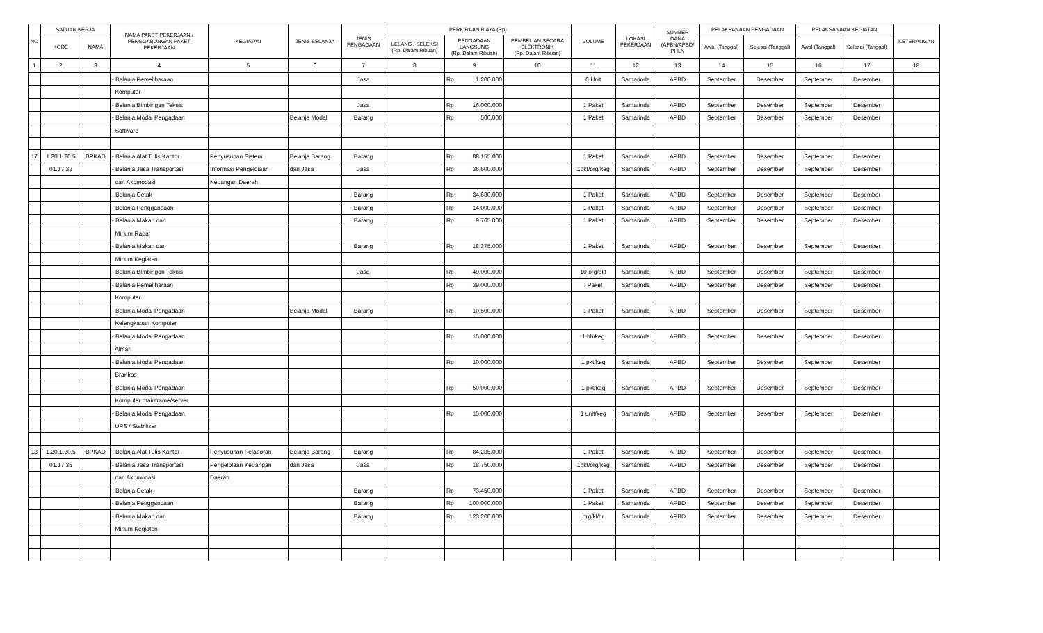| NO | SATUAN KERJA | | NAMA PAKET PEKERJAAN / PENGGABUNGAN PAKET PEKERJAAN | KEGIATAN | JENIS BELANJA | JENIS PENGADAAN | PERKIRAAN BIAYA (Rp) | | | VOLUME | LOKASI PEKERJAAN | SUMBER DANA (APBN/APBD/ PHLN | PELAKSANAAN PENGADAAN | | PELAKSANAAN KEGIATAN | | KETERANGAN |
| --- | --- | --- | --- | --- | --- | --- | --- | --- | --- | --- | --- | --- | --- | --- | --- | --- | --- |
| | KODE | NAMA | | | | | LELANG / SELEKSI (Rp. Dalam Ribuan) | PENGADAAN LANGSUNG (Rp. Dalam Ribuan) | PEMBELIAN SECARA ELEKTRONIK (Rp. Dalam Ribuan) | | | | Awal (Tanggal) | Selesai (Tanggal) | Awal (Tanggal) | Selesai (Tanggal) | |
| 1 | 2 | 3 | 4 | 5 | 6 | 7 | 8 | 9 | 10 | 11 | 12 | 13 | 14 | 15 | 16 | 17 | 18 |
| | | | - Belanja Pemeliharaan | | | Jasa | | Rp 1.200.000 | | 6 Unit | Samarinda | APBD | September | Desember | September | Desember | |
| | | | Komputer | | | | | | | | | | | | | | |
| | | | - Belanja Bimbingan Teknis | | | Jasa | | Rp 16.000.000 | | 1 Paket | Samarinda | APBD | September | Desember | September | Desember | |
| | | | - Belanja Modal Pengadaan | | Belanja Modal | Barang | | Rp 500.000 | | 1 Paket | Samarinda | APBD | September | Desember | September | Desember | |
| | | | Software | | | | | | | | | | | | | | |
| 17 | 1.20.1.20.5 | BPKAD | - Belanja Alat Tulis Kantor | Penyusunan Sistem | Belanja Barang | Barang | | Rp 88.155.000 | | 1 Paket | Samarinda | APBD | September | Desember | September | Desember | |
| | 01.17.32 | | - Belanja Jasa Transportasi | Informasi Pengelolaan | dan Jasa | Jasa | | Rp 36.600.000 | | 1pkt/org/keg | Samarinda | APBD | September | Desember | September | Desember | |
| | | | dan Akomodasi | Keuangan Daerah | | | | | | | | | | | | | |
| | | | - Belanja Cetak | | | Barang | | Rp 34.680.000 | | 1 Paket | Samarinda | APBD | September | Desember | September | Desember | |
| | | | - Belanja Penggandaan | | | Barang | | Rp 14.000.000 | | 1 Paket | Samarinda | APBD | September | Desember | September | Desember | |
| | | | - Belanja Makan dan | | | Barang | | Rp 9.765.000 | | 1 Paket | Samarinda | APBD | September | Desember | September | Desember | |
| | | | Minum Rapat | | | | | | | | | | | | | | |
| | | | - Belanja Makan dan | | | Barang | | Rp 18.375.000 | | 1 Paket | Samarinda | APBD | September | Desember | September | Desember | |
| | | | Minum Kegiatan | | | | | | | | | | | | | | |
| | | | - Belanja Bimbingan Teknis | | | Jasa | | Rp 49.000.000 | | 10 org/pkt | Samarinda | APBD | September | Desember | September | Desember | |
| | | | - Belanja Pemeliharaan | | | | | Rp 39.000.000 | | ! Paket | Samarinda | APBD | September | Desember | September | Desember | |
| | | | Komputer | | | | | | | | | | | | | | |
| | | | - Belanja Modal Pengadaan | | Belanja Modal | Barang | | Rp 10.500.000 | | 1 Paket | Samarinda | APBD | September | Desember | September | Desember | |
| | | | Kelengkapan Komputer | | | | | | | | | | | | | | |
| | | | - Belanja Modal Pengadaan | | | | | Rp 15.000.000 | | 1 bh/keg | Samarinda | APBD | September | Desember | September | Desember | |
| | | | Almari | | | | | | | | | | | | | | |
| | | | - Belanja Modal Pengadaan | | | | | Rp 10.000.000 | | 1 pkt/keg | Samarinda | APBD | September | Desember | September | Desember | |
| | | | Brankas | | | | | | | | | | | | | | |
| | | | - Belanja Modal Pengadaan | | | | | Rp 50.000.000 | | 1 pkt/keg | Samarinda | APBD | September | Desember | September | Desember | |
| | | | Komputer mainframe/server | | | | | | | | | | | | | | |
| | | | - Belanja Modal Pengadaan | | | | | Rp 15.000.000 | | 1 unit/keg | Samarinda | APBD | September | Desember | September | Desember | |
| | | | UPS / Stabilizer | | | | | | | | | | | | | | |
| 18 | 1.20.1.20.5 | BPKAD | - Belanja Alat Tulis Kantor | Penyusunan Pelaporan | Belanja Barang | Barang | | Rp 84.285.000 | | 1 Paket | Samarinda | APBD | September | Desember | September | Desember | |
| | 01.17.35 | | - Belanja Jasa Transportasi | Pengelolaan Keuangan | dan Jasa | Jasa | | Rp 18.750.000 | | 1pkt/org/keg | Samarinda | APBD | September | Desember | September | Desember | |
| | | | dan Akomodasi | Daerah | | | | | | | | | | | | | |
| | | | - Belanja Cetak | | | Barang | | Rp 73.450.000 | | 1 Paket | Samarinda | APBD | September | Desember | September | Desember | |
| | | | - Belanja Penggandaan | | | Barang | | Rp 100.000.000 | | 1 Paket | Samarinda | APBD | September | Desember | September | Desember | |
| | | | - Belanja Makan dan | | | Barang | | Rp 123.200.000 | | org/kl/hr | Samarinda | APBD | September | Desember | September | Desember | |
| | | | Minum Kegiatan | | | | | | | | | | | | | | |